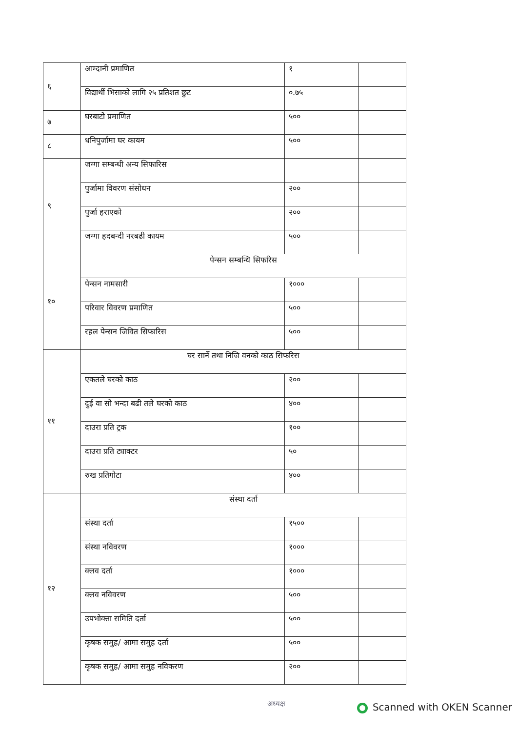| ६ | आम्दानी प्रमाणित | १ | |
| | विद्यार्थी भिसाको लागि २५ प्रतिशत छुट | ०.७५ | |
| ७ | घरबाटो प्रमाणित | ५०० | |
| ८ | धनिपुर्जामा घर कायम | ५०० | |
| ९ | जग्गा सम्बन्धी अन्य सिफारिस | | |
| | पुर्जामा विवरण संसोधन | २०० | |
| | पुर्जा हराएको | २०० | |
| | जग्गा हदबन्दी नरबढी कायम | ५०० | |
| १० | पेन्सन सम्बन्धि सिफरिस | | |
| | पेन्सन नामसारी | १००० | |
| | परिवार विवरण प्रमाणित | ५०० | |
| | रहल पेन्सन जिवित सिफारिस | ५०० | |
| ११ | घर सार्ने तथा निजि वनको काठ सिफरिस | | |
| | एकतले घरको काठ | २०० | |
| | दुई वा सो भन्दा बढी तले घरको काठ | ४०० | |
| | दाउरा प्रति ट्रक | १०० | |
| | दाउरा प्रति ट्याक्टर | ५० | |
| | रुख प्रतिगोटा | ४०० | |
| १२ | संस्था दर्ता | | |
| | संस्था दर्ता | १५०० | |
| | संस्था नविवरण | १००० | |
| | क्लव दर्ता | १००० | |
| | क्लव नविवरण | ५०० | |
| | उपभोक्ता समिति दर्ता | ५०० | |
| | कृषक समुह/ आमा समुह दर्ता | ५०० | |
| | कृषक समुह/ आमा समुह नविकरण | २०० | |
अध्यक्ष
Scanned with OKEN Scanner